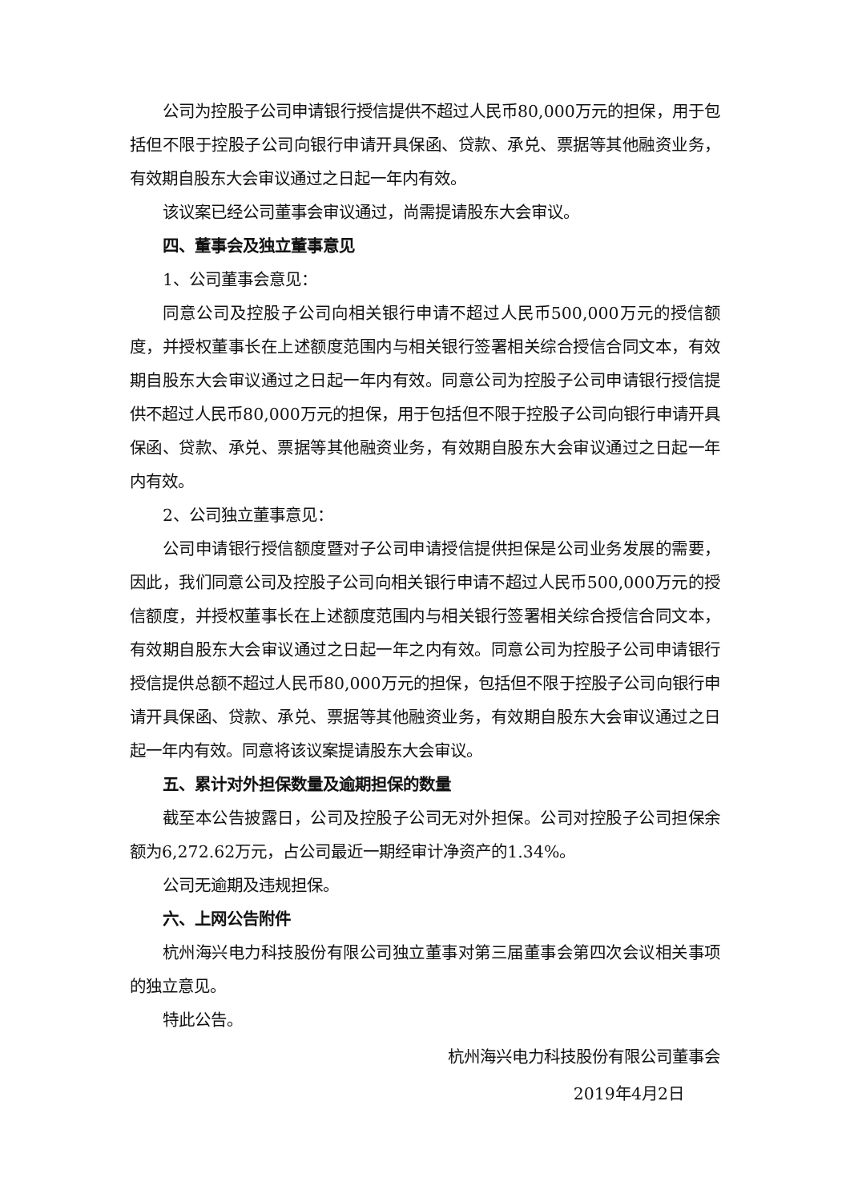公司为控股子公司申请银行授信提供不超过人民币80,000万元的担保，用于包括但不限于控股子公司向银行申请开具保函、贷款、承兑、票据等其他融资业务，有效期自股东大会审议通过之日起一年内有效。
该议案已经公司董事会审议通过，尚需提请股东大会审议。
四、董事会及独立董事意见
1、公司董事会意见：
同意公司及控股子公司向相关银行申请不超过人民币500,000万元的授信额度，并授权董事长在上述额度范围内与相关银行签署相关综合授信合同文本，有效期自股东大会审议通过之日起一年内有效。同意公司为控股子公司申请银行授信提供不超过人民币80,000万元的担保，用于包括但不限于控股子公司向银行申请开具保函、贷款、承兑、票据等其他融资业务，有效期自股东大会审议通过之日起一年内有效。
2、公司独立董事意见：
公司申请银行授信额度暨对子公司申请授信提供担保是公司业务发展的需要，因此，我们同意公司及控股子公司向相关银行申请不超过人民币500,000万元的授信额度，并授权董事长在上述额度范围内与相关银行签署相关综合授信合同文本，有效期自股东大会审议通过之日起一年之内有效。同意公司为控股子公司申请银行授信提供总额不超过人民币80,000万元的担保，包括但不限于控股子公司向银行申请开具保函、贷款、承兑、票据等其他融资业务，有效期自股东大会审议通过之日起一年内有效。同意将该议案提请股东大会审议。
五、累计对外担保数量及逾期担保的数量
截至本公告披露日，公司及控股子公司无对外担保。公司对控股子公司担保余额为6,272.62万元，占公司最近一期经审计净资产的1.34%。
公司无逾期及违规担保。
六、上网公告附件
杭州海兴电力科技股份有限公司独立董事对第三届董事会第四次会议相关事项的独立意见。
特此公告。
杭州海兴电力科技股份有限公司董事会
2019年4月2日